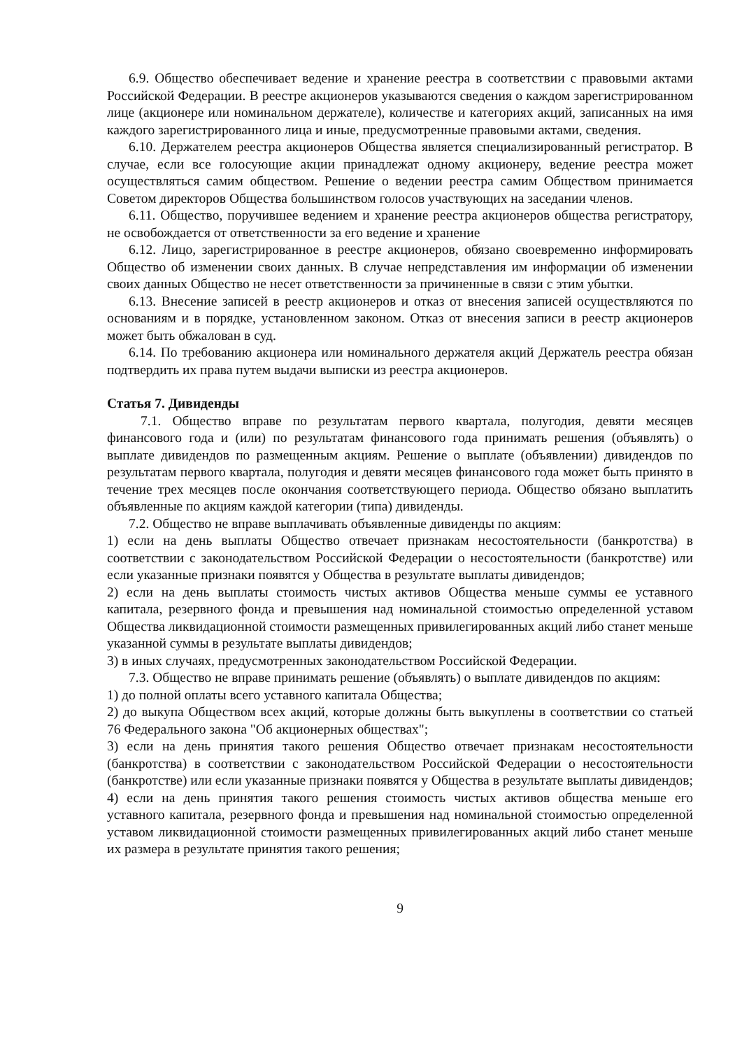6.9. Общество обеспечивает ведение и хранение реестра в соответствии с правовыми актами Российской Федерации. В реестре акционеров указываются сведения о каждом зарегистрированном лице (акционере или номинальном держателе), количестве и категориях акций, записанных на имя каждого зарегистрированного лица и иные, предусмотренные правовыми актами, сведения.
6.10. Держателем реестра акционеров Общества является специализированный регистратор. В случае, если все голосующие акции принадлежат одному акционеру, ведение реестра может осуществляться самим обществом. Решение о ведении реестра самим Обществом принимается Советом директоров Общества большинством голосов участвующих на заседании членов.
6.11. Общество, поручившее ведением и хранение реестра акционеров общества регистратору, не освобождается от ответственности за его ведение и хранение
6.12. Лицо, зарегистрированное в реестре акционеров, обязано своевременно информировать Общество об изменении своих данных. В случае непредставления им информации об изменении своих данных Общество не несет ответственности за причиненные в связи с этим убытки.
6.13. Внесение записей в реестр акционеров и отказ от внесения записей осуществляются по основаниям и в порядке, установленном законом. Отказ от внесения записи в реестр акционеров может быть обжалован в суд.
6.14. По требованию акционера или номинального держателя акций Держатель реестра обязан подтвердить их права путем выдачи выписки из реестра акционеров.
Статья 7. Дивиденды
7.1. Общество вправе по результатам первого квартала, полугодия, девяти месяцев финансового года и (или) по результатам финансового года принимать решения (объявлять) о выплате дивидендов по размещенным акциям. Решение о выплате (объявлении) дивидендов по результатам первого квартала, полугодия и девяти месяцев финансового года может быть принято в течение трех месяцев после окончания соответствующего периода. Общество обязано выплатить объявленные по акциям каждой категории (типа) дивиденды.
7.2. Общество не вправе выплачивать объявленные дивиденды по акциям:
1) если на день выплаты Общество отвечает признакам несостоятельности (банкротства) в соответствии с законодательством Российской Федерации о несостоятельности (банкротстве) или если указанные признаки появятся у Общества в результате выплаты дивидендов;
2) если на день выплаты стоимость чистых активов Общества меньше суммы ее уставного капитала, резервного фонда и превышения над номинальной стоимостью определенной уставом Общества ликвидационной стоимости размещенных привилегированных акций либо станет меньше указанной суммы в результате выплаты дивидендов;
3) в иных случаях, предусмотренных законодательством Российской Федерации.
7.3. Общество не вправе принимать решение (объявлять) о выплате дивидендов по акциям:
1) до полной оплаты всего уставного капитала Общества;
2) до выкупа Обществом всех акций, которые должны быть выкуплены в соответствии со статьей 76 Федерального закона "Об акционерных обществах";
3) если на день принятия такого решения Общество отвечает признакам несостоятельности (банкротства) в соответствии с законодательством Российской Федерации о несостоятельности (банкротстве) или если указанные признаки появятся у Общества в результате выплаты дивидендов;
4) если на день принятия такого решения стоимость чистых активов общества меньше его уставного капитала, резервного фонда и превышения над номинальной стоимостью определенной уставом ликвидационной стоимости размещенных привилегированных акций либо станет меньше их размера в результате принятия такого решения;
9